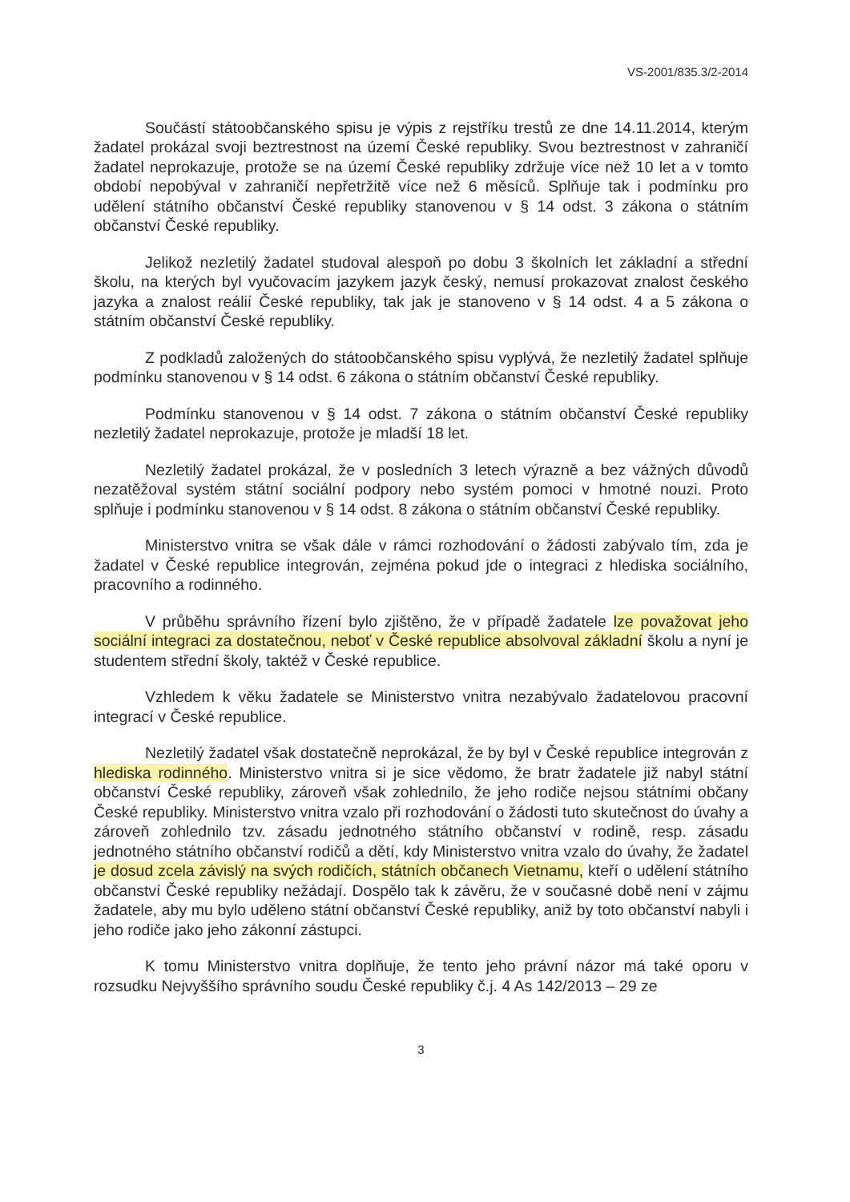VS-2001/835.3/2-2014
Součástí státoobčanského spisu je výpis z rejstříku trestů ze dne 14.11.2014, kterým žadatel prokázal svoji beztrestnost na území České republiky. Svou beztrestnost v zahraničí žadatel neprokazuje, protože se na území České republiky zdržuje více než 10 let a v tomto období nepobýval v zahraničí nepřetržitě více než 6 měsíců. Splňuje tak i podmínku pro udělení státního občanství České republiky stanovenou v § 14 odst. 3 zákona o státním občanství České republiky.
Jelikož nezletilý žadatel studoval alespoň po dobu 3 školních let základní a střední školu, na kterých byl vyučovacím jazykem jazyk český, nemusí prokazovat znalost českého jazyka a znalost reálií České republiky, tak jak je stanoveno v § 14 odst. 4 a 5 zákona o státním občanství České republiky.
Z podkladů založených do státoobčanského spisu vyplývá, že nezletilý žadatel splňuje podmínku stanovenou v § 14 odst. 6 zákona o státním občanství České republiky.
Podmínku stanovenou v § 14 odst. 7 zákona o státním občanství České republiky nezletilý žadatel neprokazuje, protože je mladší 18 let.
Nezletilý žadatel prokázal, že v posledních 3 letech výrazně a bez vážných důvodů nezatěžoval systém státní sociální podpory nebo systém pomoci v hmotné nouzi. Proto splňuje i podmínku stanovenou v § 14 odst. 8 zákona o státním občanství České republiky.
Ministerstvo vnitra se však dále v rámci rozhodování o žádosti zabývalo tím, zda je žadatel v České republice integrován, zejména pokud jde o integraci z hlediska sociálního, pracovního a rodinného.
V průběhu správního řízení bylo zjištěno, že v případě žadatele lze považovat jeho sociální integraci za dostatečnou, neboť v České republice absolvoval základní školu a nyní je studentem střední školy, taktéž v České republice.
Vzhledem k věku žadatele se Ministerstvo vnitra nezabývalo žadatelovou pracovní integrací v České republice.
Nezletilý žadatel však dostatečně neprokázal, že by byl v České republice integrován z hlediska rodinného. Ministerstvo vnitra si je sice vědomo, že bratr žadatele již nabyl státní občanství České republiky, zároveň však zohlednilo, že jeho rodiče nejsou státními občany České republiky. Ministerstvo vnitra vzalo při rozhodování o žádosti tuto skutečnost do úvahy a zároveň zohlednilo tzv. zásadu jednotného státního občanství v rodině, resp. zásadu jednotného státního občanství rodičů a dětí, kdy Ministerstvo vnitra vzalo do úvahy, že žadatel je dosud zcela závislý na svých rodičích, státních občanech Vietnamu, kteří o udělení státního občanství České republiky nežádají. Dospělo tak k závěru, že v současné době není v zájmu žadatele, aby mu bylo uděleno státní občanství České republiky, aniž by toto občanství nabyli i jeho rodiče jako jeho zákonní zástupci.
K tomu Ministerstvo vnitra doplňuje, že tento jeho právní názor má také oporu v rozsudku Nejvyššího správního soudu České republiky č.j. 4 As 142/2013 – 29 ze
3